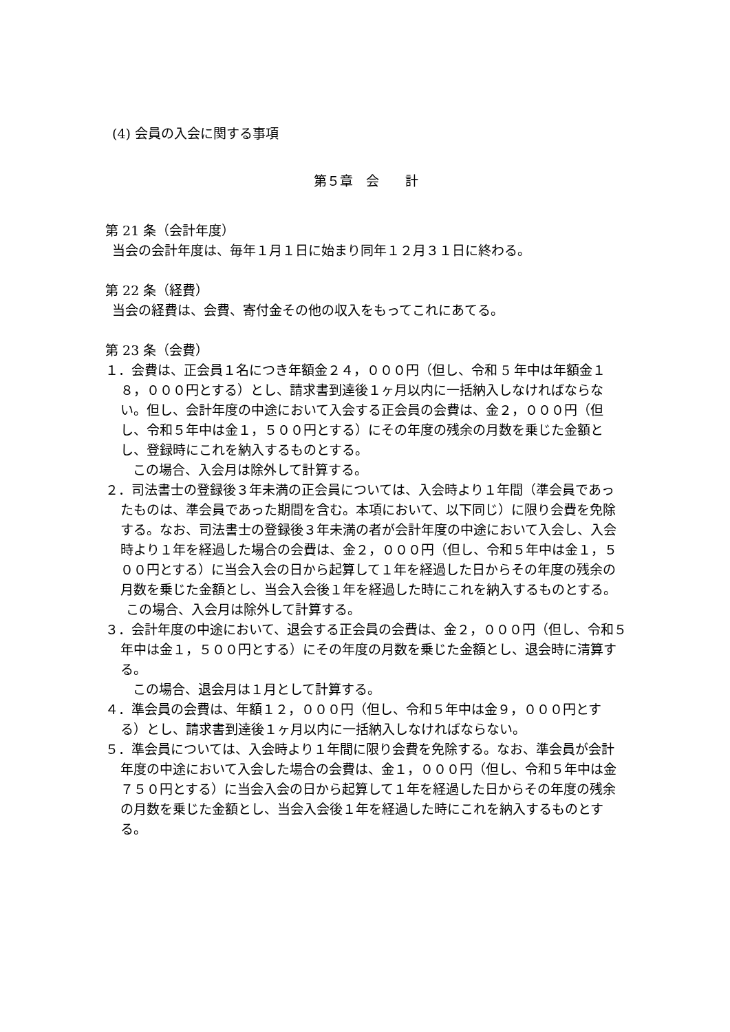(4) 会員の入会に関する事項
第５章　会　　計
第 21 条（会計年度）
当会の会計年度は、毎年１月１日に始まり同年１２月３１日に終わる。
第 22 条（経費）
当会の経費は、会費、寄付金その他の収入をもってこれにあてる。
第 23 条（会費）
１．会費は、正会員１名につき年額金２４，０００円（但し、令和 5 年中は年額金１８，０００円とする）とし、請求書到達後１ヶ月以内に一括納入しなければならない。但し、会計年度の中途において入会する正会員の会費は、金２，０００円（但し、令和５年中は金１，５００円とする）にその年度の残余の月数を乗じた金額とし、登録時にこれを納入するものとする。
この場合、入会月は除外して計算する。
２．司法書士の登録後３年未満の正会員については、入会時より１年間（準会員であったものは、準会員であった期間を含む。本項において、以下同じ）に限り会費を免除する。なお、司法書士の登録後３年未満の者が会計年度の中途において入会し、入会時より１年を経過した場合の会費は、金２，０００円（但し、令和５年中は金１，５００円とする）に当会入会の日から起算して１年を経過した日からその年度の残余の月数を乗じた金額とし、当会入会後１年を経過した時にこれを納入するものとする。
この場合、入会月は除外して計算する。
３．会計年度の中途において、退会する正会員の会費は、金２，０００円（但し、令和５年中は金１，５００円とする）にその年度の月数を乗じた金額とし、退会時に清算する。
この場合、退会月は１月として計算する。
４．準会員の会費は、年額１２，０００円（但し、令和５年中は金９，０００円とする）とし、請求書到達後１ヶ月以内に一括納入しなければならない。
５．準会員については、入会時より１年間に限り会費を免除する。なお、準会員が会計年度の中途において入会した場合の会費は、金１，０００円（但し、令和５年中は金７５０円とする）に当会入会の日から起算して１年を経過した日からその年度の残余の月数を乗じた金額とし、当会入会後１年を経過した時にこれを納入するものとする。